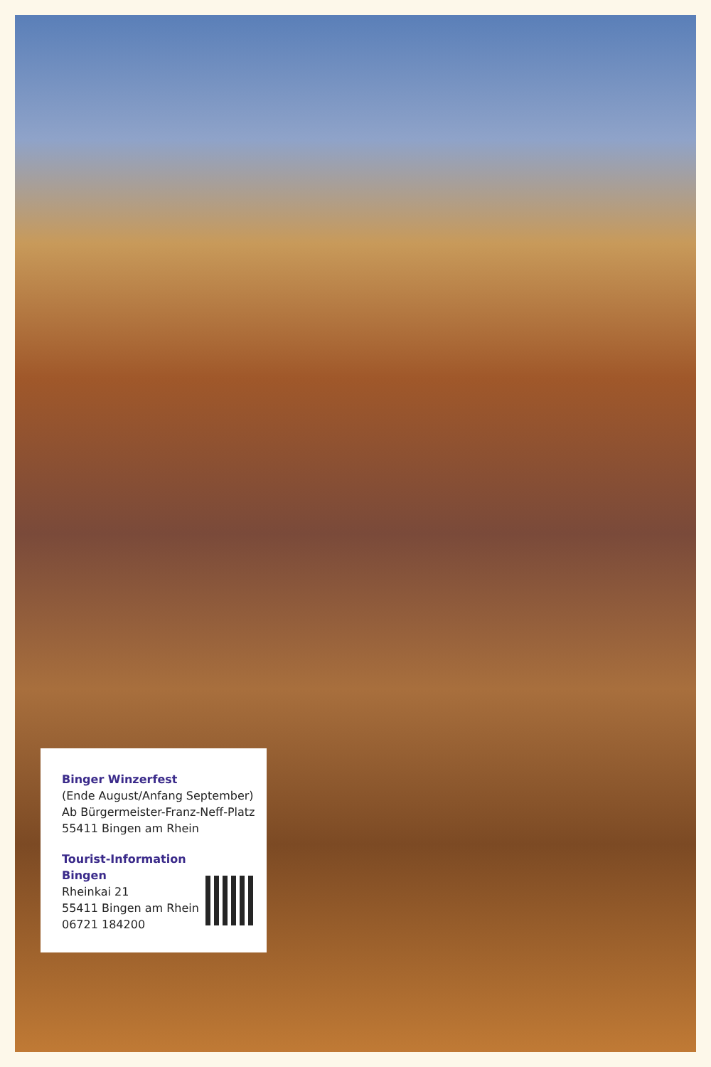Binger Winzerfest
(Ende August/Anfang September)
Ab Bürgermeister-Franz-Neff-Platz
55411 Bingen am Rhein
Tourist-Information
Bingen
Rheinkai 21
55411 Bingen am Rhein
06721 184200